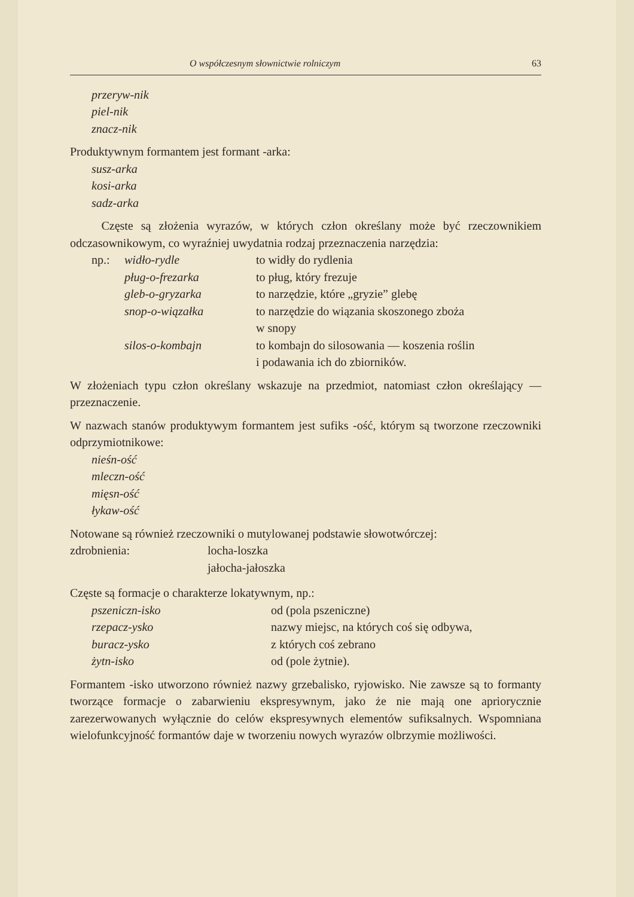O współczesnym słownictwie rolniczym 63
przeryw-nik
piel-nik
znacz-nik
Produktywnym formantem jest formant -arka:
susz-arka
kosi-arka
sadz-arka
Częste są złożenia wyrazów, w których człon określany może być rzeczownikiem odczasownikowym, co wyraźniej uwydatnia rodzaj przeznaczenia narzędzia:
np.: widło-rydle to widły do rydlenia
pług-o-frezarka to pług, który frezuje
gleb-o-gryzarka to narzędzie, które „gryzie” glebę
snop-o-wiązałka to narzędzie do wiązania skoszonego zboża
w snopy
silos-o-kombajn to kombajn do silosowania — koszenia roślin
i podawania ich do zbiorników.
W złożeniach typu człon określany wskazuje na przedmiot, natomiast człon określający — przeznaczenie.
W nazwach stanów produktywym formantem jest sufiks -ość, którym są tworzone rzeczowniki odprzymiotnikowe:
nieśn-ość
mleczn-ość
mięsn-ość
łykaw-ość
Notowane są również rzeczowniki o mutylowanej podstawie słowotwórczej:
zdrobnienia: locha-loszka
jałocha-jałoszka
Częste są formacje o charakterze lokatywnym, np.:
pszeniczn-isko od (pola pszeniczne)
rzepacz-ysko nazwy miejsc, na których coś się odbywa,
buracz-ysko z których coś zebrano
żytn-isko od (pole żytnie).
Formantem -isko utworzono również nazwy grzebalisko, ryjowisko. Nie zawsze są to formanty tworzące formacje o zabarwieniu ekspresywnym, jako że nie mają one apriorycznie zarezerwowanych wyłącznie do celów ekspresywnych elementów sufiksalnych. Wspomniana wielofunkcyjność formantów daje w tworzeniu nowych wyrazów olbrzymie możliwości.